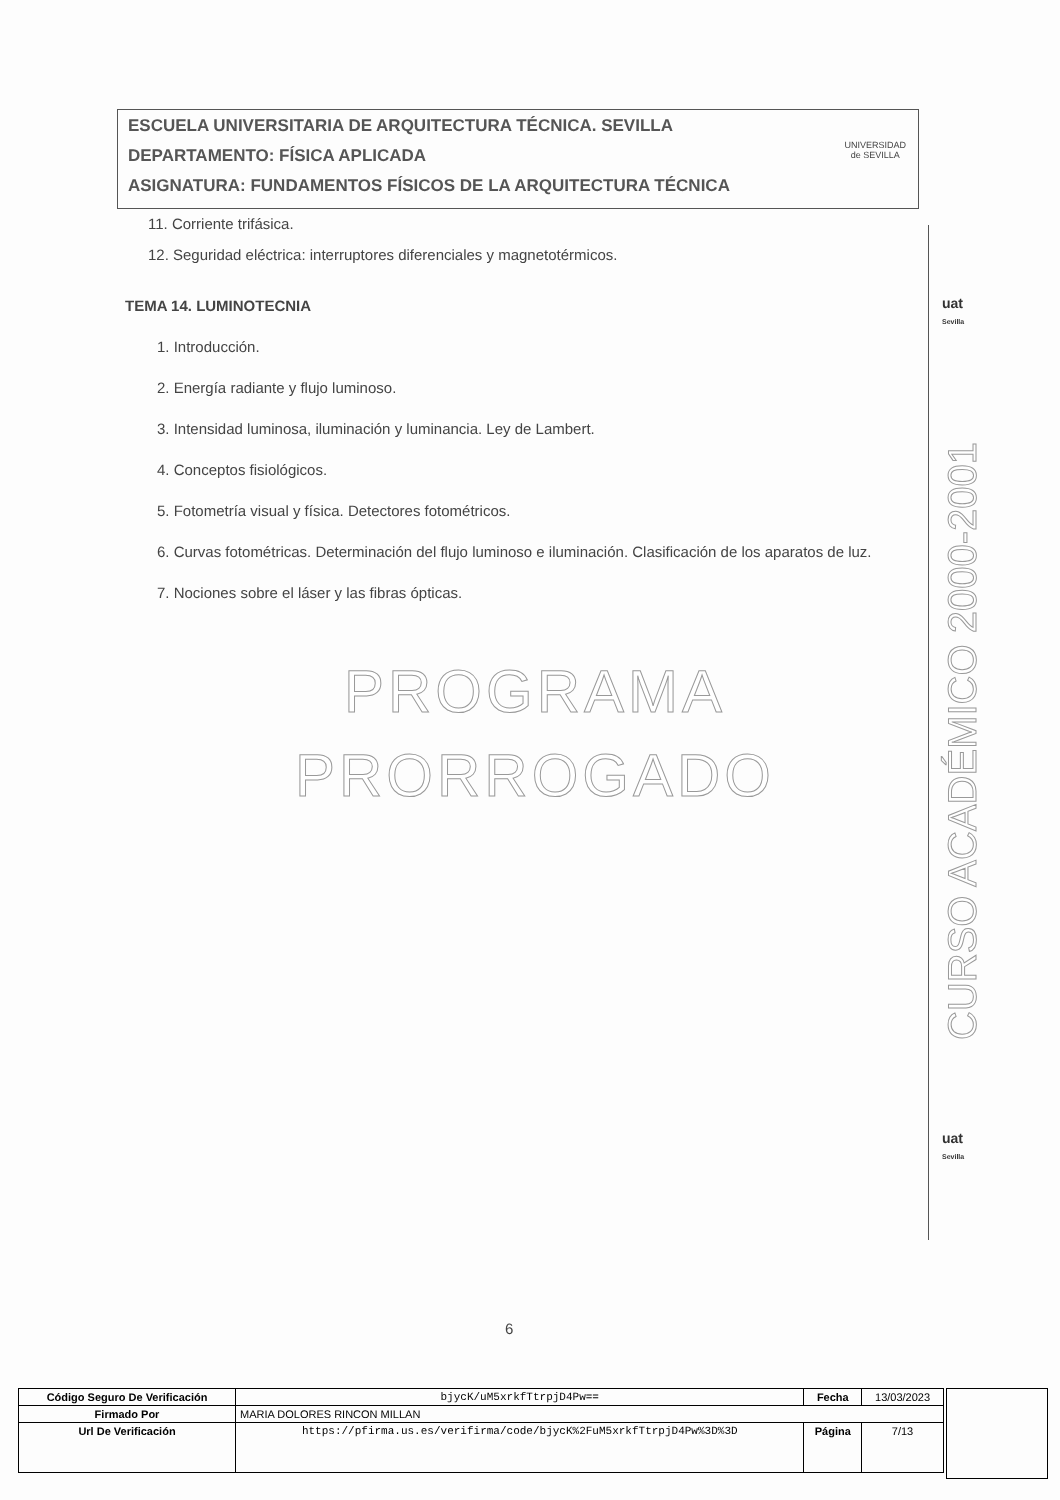ESCUELA UNIVERSITARIA DE ARQUITECTURA TÉCNICA. SEVILLA
DEPARTAMENTO: FÍSICA APLICADA
ASIGNATURA: FUNDAMENTOS FÍSICOS DE LA ARQUITECTURA TÉCNICA
UNIVERSIDAD
de SEVILLA
11. Corriente trifásica.
12. Seguridad eléctrica: interruptores diferenciales y magnetotérmicos.
TEMA 14. LUMINOTECNIA
1. Introducción.
2. Energía radiante y flujo luminoso.
3. Intensidad luminosa, iluminación y luminancia. Ley de Lambert.
4. Conceptos fisiológicos.
5. Fotometría visual y física. Detectores fotométricos.
6. Curvas fotométricas. Determinación del flujo luminoso e iluminación. Clasificación de los aparatos de luz.
7. Nociones sobre el láser y las fibras ópticas.
PROGRAMA
PRORROGADO
uat
Sevilla
CURSO ACADÉMICO 2000-2001
uat
Sevilla
6
| Código Seguro De Verificación | bjycK/uM5xrkfTtrpjD4Pw== | Fecha | 13/03/2023 |
| Firmado Por | MARIA DOLORES RINCON MILLAN | | |
| Url De Verificación | https://pfirma.us.es/verifirma/code/bjycK%2FuM5xrkfTtrpjD4Pw%3D%3D | Página | 7/13 |